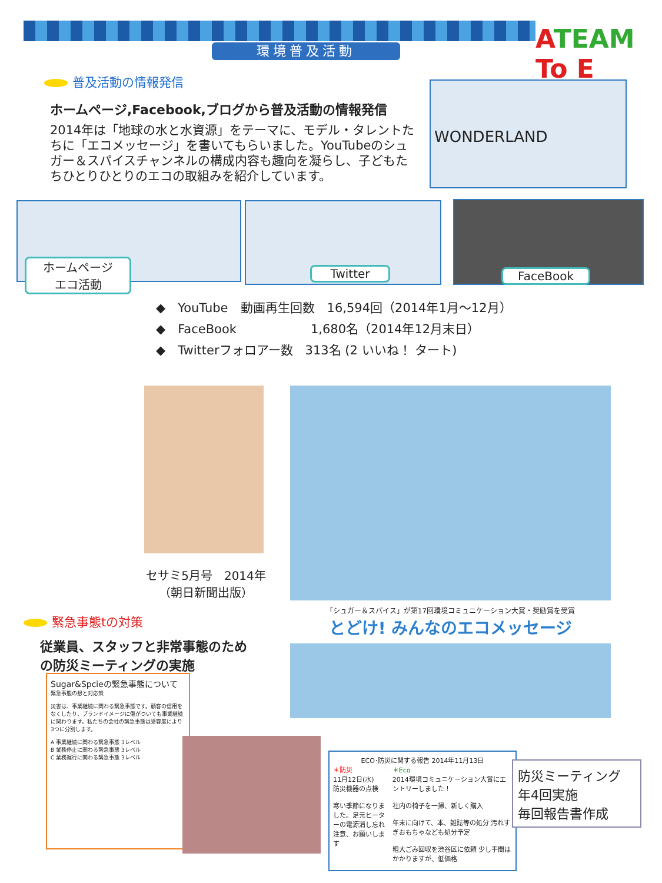環境普及活動 ATEAM To E
普及活動の情報発信
ホームページ,Facebook,ブログから普及活動の情報発信
2014年は「地球の水と水資源」をテーマに、モデル・タレントたちに「エコメッセージ」を書いてもらいました。YouTubeのシュガー＆スパイスチャンネルの構成内容も趣向を凝らし、子どもたちひとりひとりのエコの取組みを紹介しています。
WONDERLAND
ホームページ
エコ活動
Twitter FaceBook
◆　YouTube　動画再生回数　16,594回（2014年1月～12月）
◆　FaceBook　　　　　　1,680名（2014年12月末日）
◆　Twitterフォロアー数　313名 (2 いいね！ タート)
セサミ5月号　2014年
（朝日新聞出版）
「シュガー＆スパイス」が第17回環境コミュニケーション大賞・奨励賞を受賞
とどけ! みんなのエコメッセージ
緊急事態tの対策
従業員、スタッフと非常事態のための防災ミーティングの実施
Sugar&Spcieの緊急事態について
緊急事態の想と対応策
災害は、事業継続に関わる緊急事態です。顧客の信用をなくしたり、ブランドイメージに傷がついても事業継続に関わります。私たちの会社の緊急事態は受容度により3つに分別します。
A 事業継続に関わる緊急事態 3レベル
B 業務停止に関わる緊急事態 3レベル
C 業務遅行に関わる緊急事態 3レベル
ECO･防災に関する報告 2014年11月13日
＊防災
11月12日(水)
防災機器の点検
寒い季節になりました。足元ヒーターの電源消し忘れ注意、お願いします
＊Eco
2014環境コミュニケーション大賞にエントリーしました！
社内の椅子を一掃、新しく購入
年末に向けて、本、雑誌等の処分 汚れすぎおもちゃなども処分予定
粗大ごみ回収を渋谷区に依頼 少し手間はかかりますが、低価格
防災ミーティング
年4回実施
毎回報告書作成